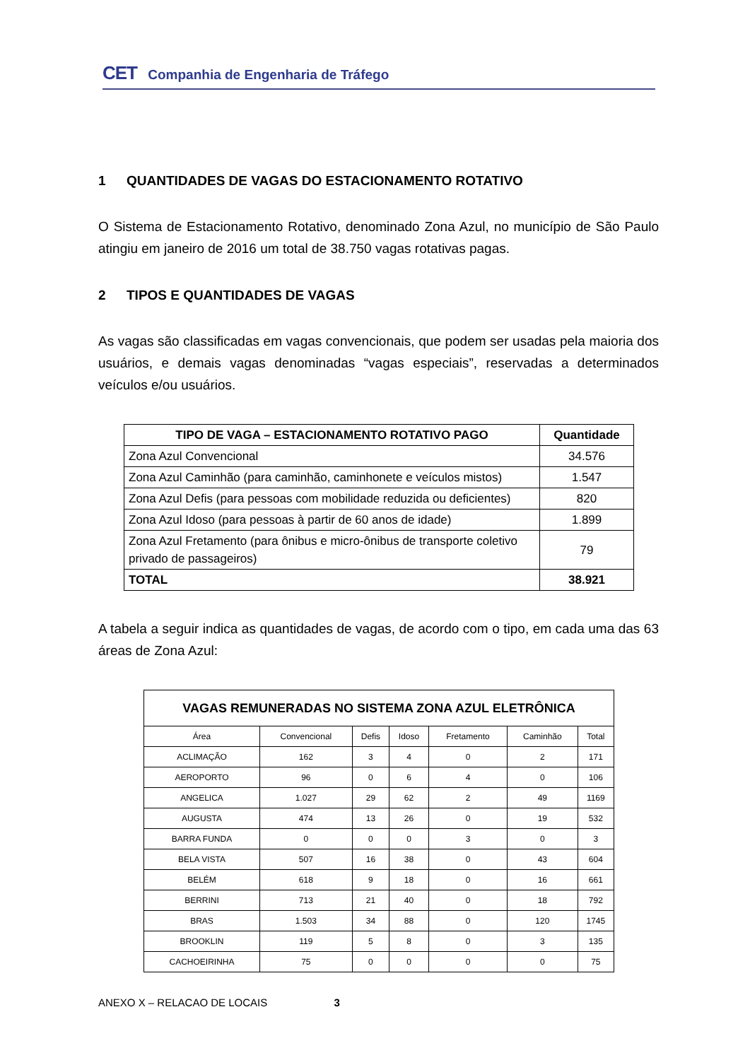CET Companhia de Engenharia de Tráfego
1 QUANTIDADES DE VAGAS DO ESTACIONAMENTO ROTATIVO
O Sistema de Estacionamento Rotativo, denominado Zona Azul, no município de São Paulo atingiu em janeiro de 2016 um total de 38.750 vagas rotativas pagas.
2 TIPOS E QUANTIDADES DE VAGAS
As vagas são classificadas em vagas convencionais, que podem ser usadas pela maioria dos usuários, e demais vagas denominadas “vagas especiais”, reservadas a determinados veículos e/ou usuários.
| TIPO DE VAGA – ESTACIONAMENTO ROTATIVO PAGO | Quantidade |
| --- | --- |
| Zona Azul Convencional | 34.576 |
| Zona Azul Caminhão (para caminhão, caminhonete e veículos mistos) | 1.547 |
| Zona Azul Defis (para pessoas com mobilidade reduzida ou deficientes) | 820 |
| Zona Azul Idoso (para pessoas à partir de 60 anos de idade) | 1.899 |
| Zona Azul Fretamento (para ônibus e micro-ônibus de transporte coletivo privado de passageiros) | 79 |
| TOTAL | 38.921 |
A tabela a seguir indica as quantidades de vagas, de acordo com o tipo, em cada uma das 63 áreas de Zona Azul:
| VAGAS REMUNERADAS NO SISTEMA ZONA AZUL ELETRÔNICA | | | | | | |
| --- | --- | --- | --- | --- | --- | --- |
| Área | Convencional | Defis | Idoso | Fretamento | Caminhão | Total |
| ACLIMAÇÃO | 162 | 3 | 4 | 0 | 2 | 171 |
| AEROPORTO | 96 | 0 | 6 | 4 | 0 | 106 |
| ANGELICA | 1.027 | 29 | 62 | 2 | 49 | 1169 |
| AUGUSTA | 474 | 13 | 26 | 0 | 19 | 532 |
| BARRA FUNDA | 0 | 0 | 0 | 3 | 0 | 3 |
| BELA VISTA | 507 | 16 | 38 | 0 | 43 | 604 |
| BELÉM | 618 | 9 | 18 | 0 | 16 | 661 |
| BERRINI | 713 | 21 | 40 | 0 | 18 | 792 |
| BRAS | 1.503 | 34 | 88 | 0 | 120 | 1745 |
| BROOKLIN | 119 | 5 | 8 | 0 | 3 | 135 |
| CACHOEIRINHA | 75 | 0 | 0 | 0 | 0 | 75 |
ANEXO X – RELACAO DE LOCAIS 3